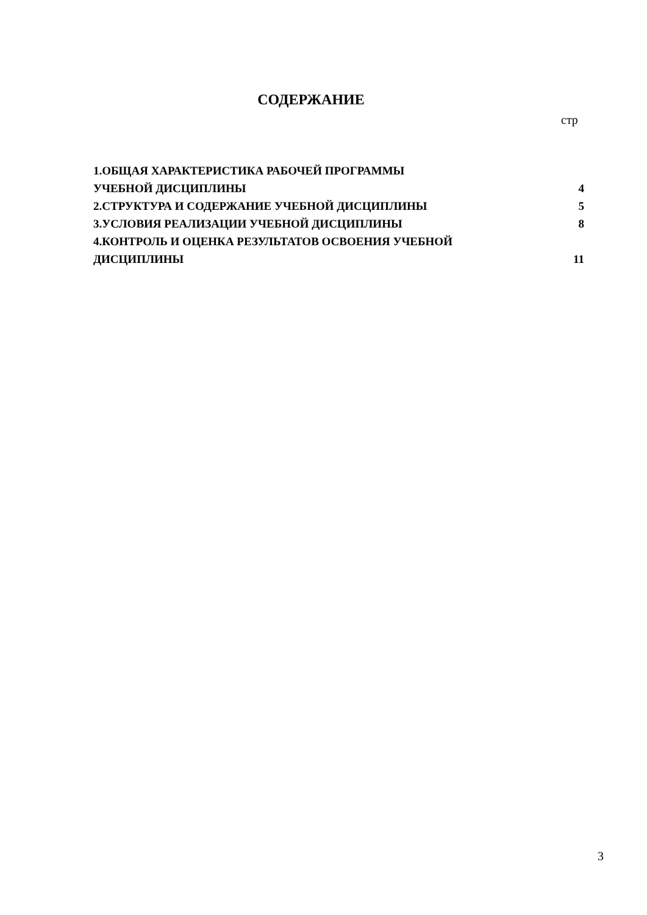СОДЕРЖАНИЕ
стр
| 1.ОБЩАЯ ХАРАКТЕРИСТИКА РАБОЧЕЙ ПРОГРАММЫ УЧЕБНОЙ ДИСЦИПЛИНЫ | 4 |
| 2.СТРУКТУРА И СОДЕРЖАНИЕ УЧЕБНОЙ ДИСЦИПЛИНЫ | 5 |
| 3.УСЛОВИЯ РЕАЛИЗАЦИИ УЧЕБНОЙ ДИСЦИПЛИНЫ | 8 |
| 4.КОНТРОЛЬ И ОЦЕНКА РЕЗУЛЬТАТОВ ОСВОЕНИЯ УЧЕБНОЙ ДИСЦИПЛИНЫ | 11 |
3